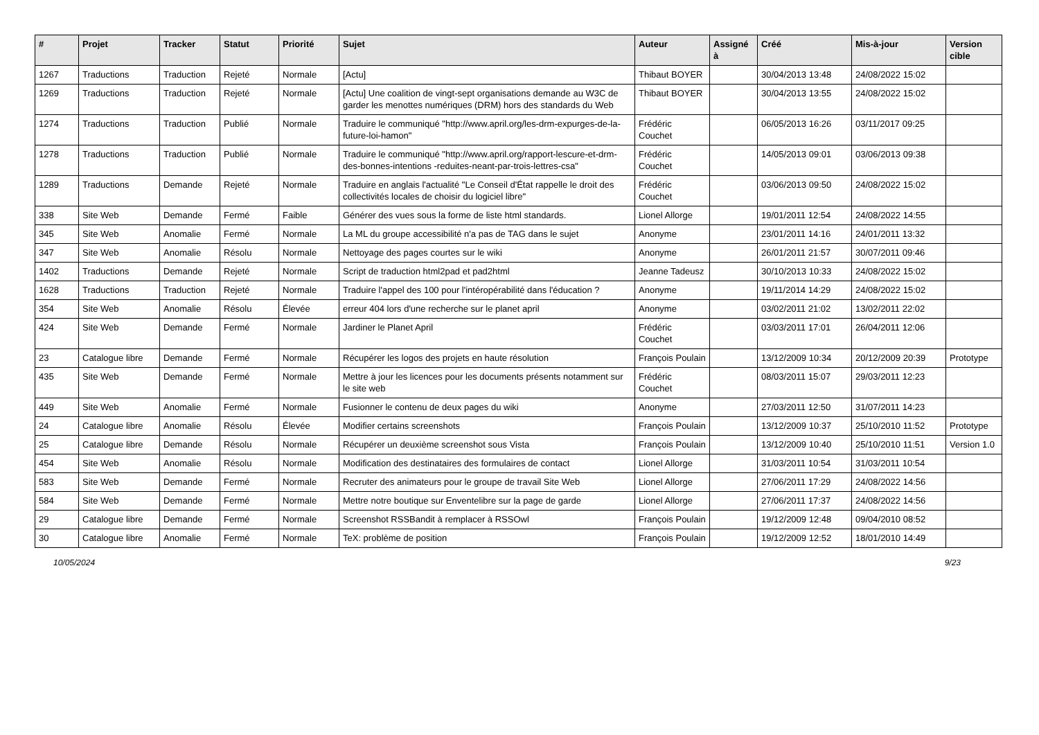| # | Projet | Tracker | Statut | Priorité | Sujet | Auteur | Assigné à | Créé | Mis-à-jour | Version cible |
| --- | --- | --- | --- | --- | --- | --- | --- | --- | --- | --- |
| 1267 | Traductions | Traduction | Rejeté | Normale | [Actu] | Thibaut BOYER | | 30/04/2013 13:48 | 24/08/2022 15:02 | |
| 1269 | Traductions | Traduction | Rejeté | Normale | [Actu] Une coalition de vingt-sept organisations demande au W3C de garder les menottes numériques (DRM) hors des standards du Web | Thibaut BOYER | | 30/04/2013 13:55 | 24/08/2022 15:02 | |
| 1274 | Traductions | Traduction | Publié | Normale | Traduire le communiqué "http://www.april.org/les-drm-expurges-de-la-future-loi-hamon" | Frédéric Couchet | | 06/05/2013 16:26 | 03/11/2017 09:25 | |
| 1278 | Traductions | Traduction | Publié | Normale | Traduire le communiqué "http://www.april.org/rapport-lescure-et-drm-des-bonnes-intentions -reduites-neant-par-trois-lettres-csa" | Frédéric Couchet | | 14/05/2013 09:01 | 03/06/2013 09:38 | |
| 1289 | Traductions | Demande | Rejeté | Normale | Traduire en anglais l'actualité "Le Conseil d'État rappelle le droit des collectivités locales de choisir du logiciel libre" | Frédéric Couchet | | 03/06/2013 09:50 | 24/08/2022 15:02 | |
| 338 | Site Web | Demande | Fermé | Faible | Générer des vues sous la forme de liste html standards. | Lionel Allorge | | 19/01/2011 12:54 | 24/08/2022 14:55 | |
| 345 | Site Web | Anomalie | Fermé | Normale | La ML du groupe accessibilité n'a pas de TAG dans le sujet | Anonyme | | 23/01/2011 14:16 | 24/01/2011 13:32 | |
| 347 | Site Web | Anomalie | Résolu | Normale | Nettoyage des pages courtes sur le wiki | Anonyme | | 26/01/2011 21:57 | 30/07/2011 09:46 | |
| 1402 | Traductions | Demande | Rejeté | Normale | Script de traduction html2pad et pad2html | Jeanne Tadeusz | | 30/10/2013 10:33 | 24/08/2022 15:02 | |
| 1628 | Traductions | Traduction | Rejeté | Normale | Traduire l'appel des 100 pour l'intéropérabilité dans l'éducation ? | Anonyme | | 19/11/2014 14:29 | 24/08/2022 15:02 | |
| 354 | Site Web | Anomalie | Résolu | Élevée | erreur 404 lors d'une recherche sur le planet april | Anonyme | | 03/02/2011 21:02 | 13/02/2011 22:02 | |
| 424 | Site Web | Demande | Fermé | Normale | Jardiner le Planet April | Frédéric Couchet | | 03/03/2011 17:01 | 26/04/2011 12:06 | |
| 23 | Catalogue libre | Demande | Fermé | Normale | Récupérer les logos des projets en haute résolution | François Poulain | | 13/12/2009 10:34 | 20/12/2009 20:39 | Prototype |
| 435 | Site Web | Demande | Fermé | Normale | Mettre à jour les licences pour les documents présents notamment sur le site web | Frédéric Couchet | | 08/03/2011 15:07 | 29/03/2011 12:23 | |
| 449 | Site Web | Anomalie | Fermé | Normale | Fusionner le contenu de deux pages du wiki | Anonyme | | 27/03/2011 12:50 | 31/07/2011 14:23 | |
| 24 | Catalogue libre | Anomalie | Résolu | Élevée | Modifier certains screenshots | François Poulain | | 13/12/2009 10:37 | 25/10/2010 11:52 | Prototype |
| 25 | Catalogue libre | Demande | Résolu | Normale | Récupérer un deuxième screenshot sous Vista | François Poulain | | 13/12/2009 10:40 | 25/10/2010 11:51 | Version 1.0 |
| 454 | Site Web | Anomalie | Résolu | Normale | Modification des destinataires des formulaires de contact | Lionel Allorge | | 31/03/2011 10:54 | 31/03/2011 10:54 | |
| 583 | Site Web | Demande | Fermé | Normale | Recruter des animateurs pour le groupe de travail Site Web | Lionel Allorge | | 27/06/2011 17:29 | 24/08/2022 14:56 | |
| 584 | Site Web | Demande | Fermé | Normale | Mettre notre boutique sur Enventelibre sur la page de garde | Lionel Allorge | | 27/06/2011 17:37 | 24/08/2022 14:56 | |
| 29 | Catalogue libre | Demande | Fermé | Normale | Screenshot RSSBandit à remplacer à RSSOwl | François Poulain | | 19/12/2009 12:48 | 09/04/2010 08:52 | |
| 30 | Catalogue libre | Anomalie | Fermé | Normale | TeX: problème de position | François Poulain | | 19/12/2009 12:52 | 18/01/2010 14:49 | |
10/05/2024 9/23